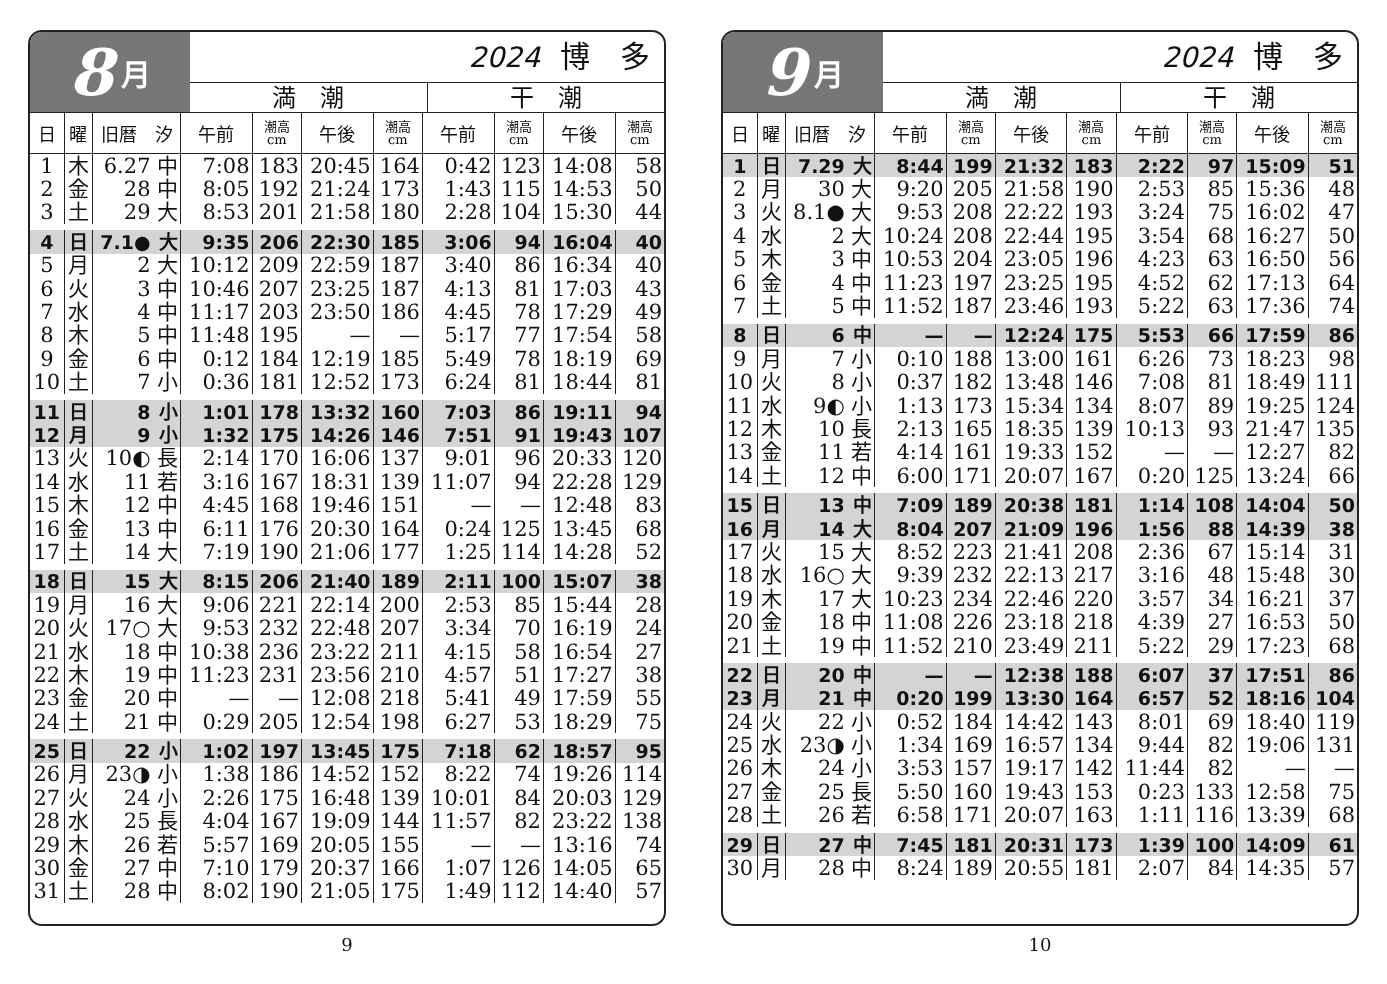8 月
2024 博　多
満　潮 干　潮
| 日 | 曜 | 旧暦 汐 | | 午前 | 潮高 cm | 午後 | 潮高 cm | 午前 | 潮高 cm | 午後 | 潮高 cm |
| --- | --- | --- | --- | --- | --- | --- | --- | --- | --- | --- | --- |
| 1 | 木 | 6.27 | 中 | 7:08 | 183 | 20:45 | 164 | 0:42 | 123 | 14:08 | 58 |
| 2 | 金 | 28 | 中 | 8:05 | 192 | 21:24 | 173 | 1:43 | 115 | 14:53 | 50 |
| 3 | 土 | 29 | 大 | 8:53 | 201 | 21:58 | 180 | 2:28 | 104 | 15:30 | 44 |
| 4 | 日 | 7.1● | 大 | 9:35 | 206 | 22:30 | 185 | 3:06 | 94 | 16:04 | 40 |
| 5 | 月 | 2 | 大 | 10:12 | 209 | 22:59 | 187 | 3:40 | 86 | 16:34 | 40 |
| 6 | 火 | 3 | 中 | 10:46 | 207 | 23:25 | 187 | 4:13 | 81 | 17:03 | 43 |
| 7 | 水 | 4 | 中 | 11:17 | 203 | 23:50 | 186 | 4:45 | 78 | 17:29 | 49 |
| 8 | 木 | 5 | 中 | 11:48 | 195 | — | — | 5:17 | 77 | 17:54 | 58 |
| 9 | 金 | 6 | 中 | 0:12 | 184 | 12:19 | 185 | 5:49 | 78 | 18:19 | 69 |
| 10 | 土 | 7 | 小 | 0:36 | 181 | 12:52 | 173 | 6:24 | 81 | 18:44 | 81 |
| 11 | 日 | 8 | 小 | 1:01 | 178 | 13:32 | 160 | 7:03 | 86 | 19:11 | 94 |
| 12 | 月 | 9 | 小 | 1:32 | 175 | 14:26 | 146 | 7:51 | 91 | 19:43 | 107 |
| 13 | 火 | 10◐ | 長 | 2:14 | 170 | 16:06 | 137 | 9:01 | 96 | 20:33 | 120 |
| 14 | 水 | 11 | 若 | 3:16 | 167 | 18:31 | 139 | 11:07 | 94 | 22:28 | 129 |
| 15 | 木 | 12 | 中 | 4:45 | 168 | 19:46 | 151 | — | — | 12:48 | 83 |
| 16 | 金 | 13 | 中 | 6:11 | 176 | 20:30 | 164 | 0:24 | 125 | 13:45 | 68 |
| 17 | 土 | 14 | 大 | 7:19 | 190 | 21:06 | 177 | 1:25 | 114 | 14:28 | 52 |
| 18 | 日 | 15 | 大 | 8:15 | 206 | 21:40 | 189 | 2:11 | 100 | 15:07 | 38 |
| 19 | 月 | 16 | 大 | 9:06 | 221 | 22:14 | 200 | 2:53 | 85 | 15:44 | 28 |
| 20 | 火 | 17○ | 大 | 9:53 | 232 | 22:48 | 207 | 3:34 | 70 | 16:19 | 24 |
| 21 | 水 | 18 | 中 | 10:38 | 236 | 23:22 | 211 | 4:15 | 58 | 16:54 | 27 |
| 22 | 木 | 19 | 中 | 11:23 | 231 | 23:56 | 210 | 4:57 | 51 | 17:27 | 38 |
| 23 | 金 | 20 | 中 | — | — | 12:08 | 218 | 5:41 | 49 | 17:59 | 55 |
| 24 | 土 | 21 | 中 | 0:29 | 205 | 12:54 | 198 | 6:27 | 53 | 18:29 | 75 |
| 25 | 日 | 22 | 小 | 1:02 | 197 | 13:45 | 175 | 7:18 | 62 | 18:57 | 95 |
| 26 | 月 | 23◑ | 小 | 1:38 | 186 | 14:52 | 152 | 8:22 | 74 | 19:26 | 114 |
| 27 | 火 | 24 | 小 | 2:26 | 175 | 16:48 | 139 | 10:01 | 84 | 20:03 | 129 |
| 28 | 水 | 25 | 長 | 4:04 | 167 | 19:09 | 144 | 11:57 | 82 | 23:22 | 138 |
| 29 | 木 | 26 | 若 | 5:57 | 169 | 20:05 | 155 | — | — | 13:16 | 74 |
| 30 | 金 | 27 | 中 | 7:10 | 179 | 20:37 | 166 | 1:07 | 126 | 14:05 | 65 |
| 31 | 土 | 28 | 中 | 8:02 | 190 | 21:05 | 175 | 1:49 | 112 | 14:40 | 57 |
9
9 月
2024 博　多
満　潮 干　潮
| 日 | 曜 | 旧暦 汐 | | 午前 | 潮高 cm | 午後 | 潮高 cm | 午前 | 潮高 cm | 午後 | 潮高 cm |
| --- | --- | --- | --- | --- | --- | --- | --- | --- | --- | --- | --- |
| 1 | 日 | 7.29 | 大 | 8:44 | 199 | 21:32 | 183 | 2:22 | 97 | 15:09 | 51 |
| 2 | 月 | 30 | 大 | 9:20 | 205 | 21:58 | 190 | 2:53 | 85 | 15:36 | 48 |
| 3 | 火 | 8.1● | 大 | 9:53 | 208 | 22:22 | 193 | 3:24 | 75 | 16:02 | 47 |
| 4 | 水 | 2 | 大 | 10:24 | 208 | 22:44 | 195 | 3:54 | 68 | 16:27 | 50 |
| 5 | 木 | 3 | 中 | 10:53 | 204 | 23:05 | 196 | 4:23 | 63 | 16:50 | 56 |
| 6 | 金 | 4 | 中 | 11:23 | 197 | 23:25 | 195 | 4:52 | 62 | 17:13 | 64 |
| 7 | 土 | 5 | 中 | 11:52 | 187 | 23:46 | 193 | 5:22 | 63 | 17:36 | 74 |
| 8 | 日 | 6 | 中 | — | — | 12:24 | 175 | 5:53 | 66 | 17:59 | 86 |
| 9 | 月 | 7 | 小 | 0:10 | 188 | 13:00 | 161 | 6:26 | 73 | 18:23 | 98 |
| 10 | 火 | 8 | 小 | 0:37 | 182 | 13:48 | 146 | 7:08 | 81 | 18:49 | 111 |
| 11 | 水 | 9◐ | 小 | 1:13 | 173 | 15:34 | 134 | 8:07 | 89 | 19:25 | 124 |
| 12 | 木 | 10 | 長 | 2:13 | 165 | 18:35 | 139 | 10:13 | 93 | 21:47 | 135 |
| 13 | 金 | 11 | 若 | 4:14 | 161 | 19:33 | 152 | — | — | 12:27 | 82 |
| 14 | 土 | 12 | 中 | 6:00 | 171 | 20:07 | 167 | 0:20 | 125 | 13:24 | 66 |
| 15 | 日 | 13 | 中 | 7:09 | 189 | 20:38 | 181 | 1:14 | 108 | 14:04 | 50 |
| 16 | 月 | 14 | 大 | 8:04 | 207 | 21:09 | 196 | 1:56 | 88 | 14:39 | 38 |
| 17 | 火 | 15 | 大 | 8:52 | 223 | 21:41 | 208 | 2:36 | 67 | 15:14 | 31 |
| 18 | 水 | 16○ | 大 | 9:39 | 232 | 22:13 | 217 | 3:16 | 48 | 15:48 | 30 |
| 19 | 木 | 17 | 大 | 10:23 | 234 | 22:46 | 220 | 3:57 | 34 | 16:21 | 37 |
| 20 | 金 | 18 | 中 | 11:08 | 226 | 23:18 | 218 | 4:39 | 27 | 16:53 | 50 |
| 21 | 土 | 19 | 中 | 11:52 | 210 | 23:49 | 211 | 5:22 | 29 | 17:23 | 68 |
| 22 | 日 | 20 | 中 | — | — | 12:38 | 188 | 6:07 | 37 | 17:51 | 86 |
| 23 | 月 | 21 | 中 | 0:20 | 199 | 13:30 | 164 | 6:57 | 52 | 18:16 | 104 |
| 24 | 火 | 22 | 小 | 0:52 | 184 | 14:42 | 143 | 8:01 | 69 | 18:40 | 119 |
| 25 | 水 | 23◑ | 小 | 1:34 | 169 | 16:57 | 134 | 9:44 | 82 | 19:06 | 131 |
| 26 | 木 | 24 | 小 | 3:53 | 157 | 19:17 | 142 | 11:44 | 82 | — | — |
| 27 | 金 | 25 | 長 | 5:50 | 160 | 19:43 | 153 | 0:23 | 133 | 12:58 | 75 |
| 28 | 土 | 26 | 若 | 6:58 | 171 | 20:07 | 163 | 1:11 | 116 | 13:39 | 68 |
| 29 | 日 | 27 | 中 | 7:45 | 181 | 20:31 | 173 | 1:39 | 100 | 14:09 | 61 |
| 30 | 月 | 28 | 中 | 8:24 | 189 | 20:55 | 181 | 2:07 | 84 | 14:35 | 57 |
10